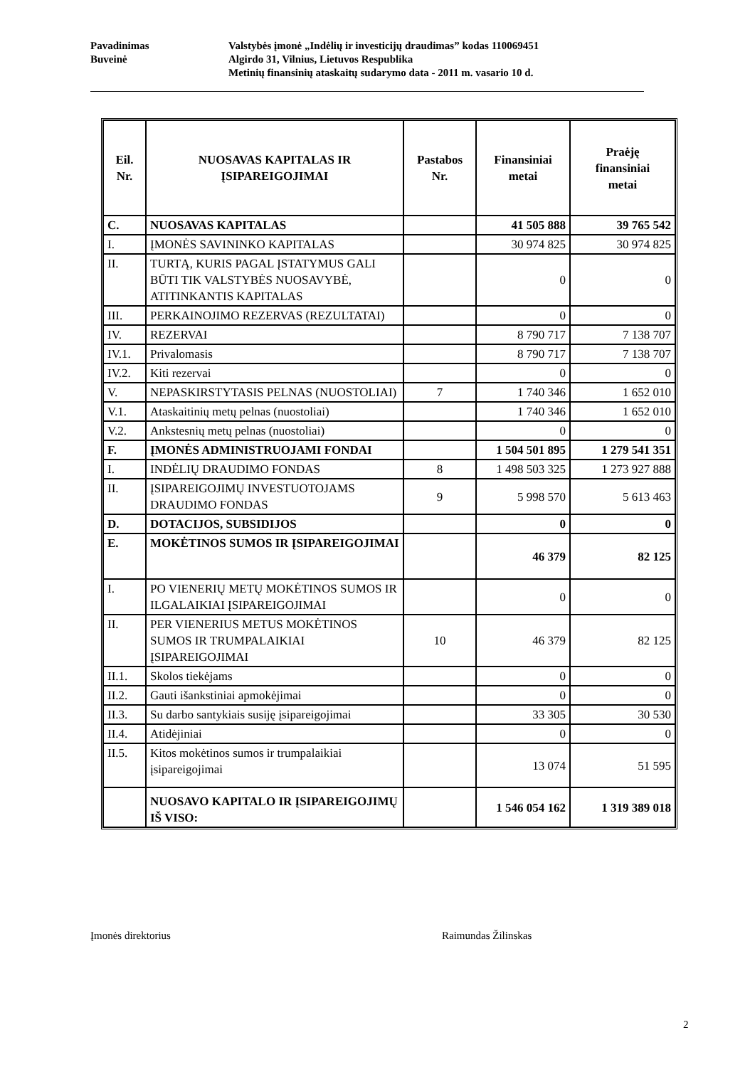Pavadinimas Valstybės įmonė „Indėlių ir investicijų draudimas” kodas 110069451
Buveinė Algirdo 31, Vilnius, Lietuvos Respublika
Metinių finansinių ataskaitų sudarymo data - 2011 m. vasario 10 d.
| Eil. Nr. | NUOSAVAS KAPITALAS IR ĮSIPAREIGOJIMAI | Pastabos Nr. | Finansiniai metai | Praėję finansiniai metai |
| --- | --- | --- | --- | --- |
| C. | NUOSAVAS KAPITALAS | | 41 505 888 | 39 765 542 |
| I. | ĮMONĖS SAVININKO KAPITALAS | | 30 974 825 | 30 974 825 |
| II. | TURTĄ, KURIS PAGAL ĮSTATYMUS GALI BŪTI TIK VALSTYBĖS NUOSAVYBĖ, ATITINKANTIS KAPITALAS | | 0 | 0 |
| III. | PERKAINOJIMO REZERVAS (REZULTATAI) | | 0 | 0 |
| IV. | REZERVAI | | 8 790 717 | 7 138 707 |
| IV.1. | Privalomasis | | 8 790 717 | 7 138 707 |
| IV.2. | Kiti rezervai | | 0 | 0 |
| V. | NEPASKIRSTYTASIS PELNAS (NUOSTOLIAI) | 7 | 1 740 346 | 1 652 010 |
| V.1. | Ataskaitinių metų pelnas (nuostoliai) | | 1 740 346 | 1 652 010 |
| V.2. | Ankstesnių metų pelnas (nuostoliai) | | 0 | 0 |
| F. | ĮMONĖS ADMINISTRUOJAMI FONDAI | | 1 504 501 895 | 1 279 541 351 |
| I. | INDĖLIŲ DRAUDIMO FONDAS | 8 | 1 498 503 325 | 1 273 927 888 |
| II. | ĮSIPAREIGOJIMŲ INVESTUOTOJAMS DRAUDIMO FONDAS | 9 | 5 998 570 | 5 613 463 |
| D. | DOTACIJOS, SUBSIDIJOS | | 0 | 0 |
| E. | MOKĖTINOS SUMOS IR ĮSIPAREIGOJIMAI | | 46 379 | 82 125 |
| I. | PO VIENERIŲ METŲ MOKĖTINOS SUMOS IR ILGALAIKIAI ĮSIPAREIGOJIMAI | | 0 | 0 |
| II. | PER VIENERIUS METUS MOKĖTINOS SUMOS IR TRUMPALAIKIAI ĮSIPAREIGOJIMAI | 10 | 46 379 | 82 125 |
| II.1. | Skolos tiekėjams | | 0 | 0 |
| II.2. | Gauti išankstiniai apmokėjimai | | 0 | 0 |
| II.3. | Su darbo santykiais susiję įsipareigojimai | | 33 305 | 30 530 |
| II.4. | Atidėjiniai | | 0 | 0 |
| II.5. | Kitos mokėtinos sumos ir trumpalaikiai įsipareigojimai | | 13 074 | 51 595 |
| | NUOSAVO KAPITALO IR ĮSIPAREIGOJIMŲ IŠ VISO: | | 1 546 054 162 | 1 319 389 018 |
Įmonės direktorius Raimundas Žilinskas
2